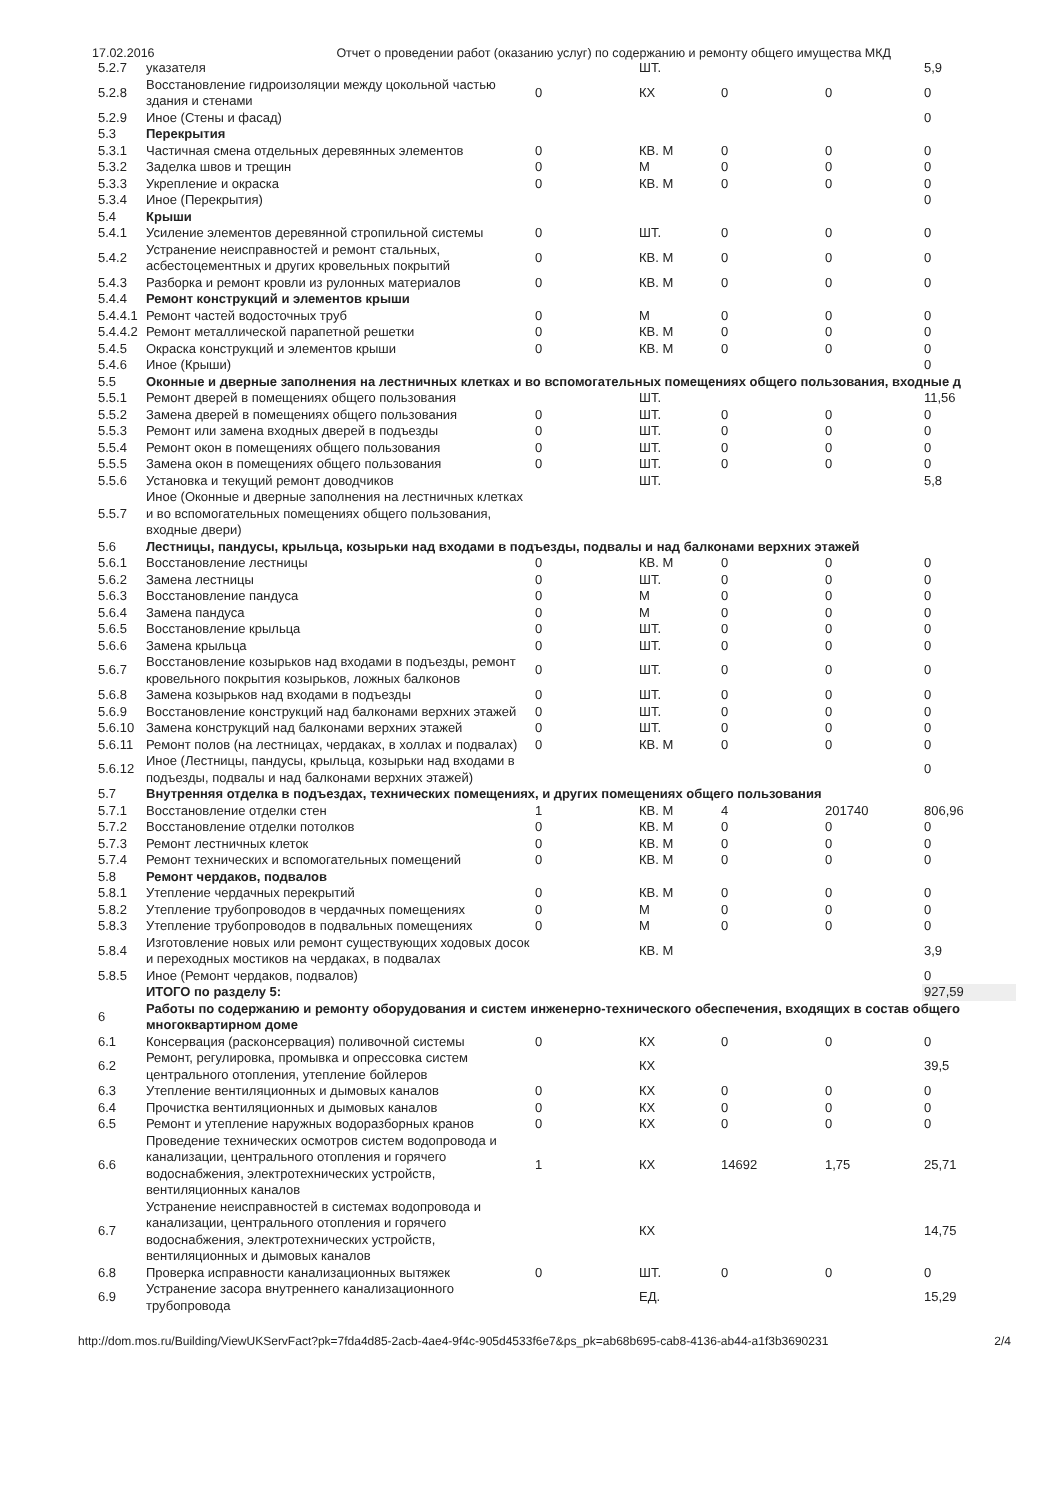17.02.2016 Отчет о проведении работ (оказанию услуг) по содержанию и ремонту общего имущества МКД
| 5.2.7 | указателя | | ШТ. | | | 5,9 |
| 5.2.8 | Восстановление гидроизоляции между цокольной частью здания и стенами | 0 | КХ | 0 | 0 | 0 |
| 5.2.9 | Иное (Стены и фасад) | | | | | 0 |
| 5.3 | Перекрытия | | | | | |
| 5.3.1 | Частичная смена отдельных деревянных элементов | 0 | КВ. М | 0 | 0 | 0 |
| 5.3.2 | Заделка швов и трещин | 0 | М | 0 | 0 | 0 |
| 5.3.3 | Укрепление и окраска | 0 | КВ. М | 0 | 0 | 0 |
| 5.3.4 | Иное (Перекрытия) | | | | | 0 |
| 5.4 | Крыши | | | | | |
| 5.4.1 | Усиление элементов деревянной стропильной системы | 0 | ШТ. | 0 | 0 | 0 |
| 5.4.2 | Устранение неисправностей и ремонт стальных, асбестоцементных и других кровельных покрытий | 0 | КВ. М | 0 | 0 | 0 |
| 5.4.3 | Разборка и ремонт кровли из рулонных материалов | 0 | КВ. М | 0 | 0 | 0 |
| 5.4.4 | Ремонт конструкций и элементов крыши | | | | | |
| 5.4.4.1 | Ремонт частей водосточных труб | 0 | М | 0 | 0 | 0 |
| 5.4.4.2 | Ремонт металлической парапетной решетки | 0 | КВ. М | 0 | 0 | 0 |
| 5.4.5 | Окраска конструкций и элементов крыши | 0 | КВ. М | 0 | 0 | 0 |
| 5.4.6 | Иное (Крыши) | | | | | 0 |
| 5.5 | Оконные и дверные заполнения на лестничных клетках и во вспомогательных помещениях общего пользования, входные д | | | | | |
| 5.5.1 | Ремонт дверей в помещениях общего пользования | | ШТ. | | | 11,56 |
| 5.5.2 | Замена дверей в помещениях общего пользования | 0 | ШТ. | 0 | 0 | 0 |
| 5.5.3 | Ремонт или замена входных дверей в подъезды | 0 | ШТ. | 0 | 0 | 0 |
| 5.5.4 | Ремонт окон в помещениях общего пользования | 0 | ШТ. | 0 | 0 | 0 |
| 5.5.5 | Замена окон в помещениях общего пользования | 0 | ШТ. | 0 | 0 | 0 |
| 5.5.6 | Установка и текущий ремонт доводчиков | | ШТ. | | | 5,8 |
| 5.5.7 | Иное (Оконные и дверные заполнения на лестничных клетках и во вспомогательных помещениях общего пользования, входные двери) | | | | | |
| 5.6 | Лестницы, пандусы, крыльца, козырьки над входами в подъезды, подвалы и над балконами верхних этажей | | | | | |
| 5.6.1 | Восстановление лестницы | 0 | КВ. М | 0 | 0 | 0 |
| 5.6.2 | Замена лестницы | 0 | ШТ. | 0 | 0 | 0 |
| 5.6.3 | Восстановление пандуса | 0 | М | 0 | 0 | 0 |
| 5.6.4 | Замена пандуса | 0 | М | 0 | 0 | 0 |
| 5.6.5 | Восстановление крыльца | 0 | ШТ. | 0 | 0 | 0 |
| 5.6.6 | Замена крыльца | 0 | ШТ. | 0 | 0 | 0 |
| 5.6.7 | Восстановление козырьков над входами в подъезды, ремонт кровельного покрытия козырьков, ложных балконов | 0 | ШТ. | 0 | 0 | 0 |
| 5.6.8 | Замена козырьков над входами в подъезды | 0 | ШТ. | 0 | 0 | 0 |
| 5.6.9 | Восстановление конструкций над балконами верхних этажей | 0 | ШТ. | 0 | 0 | 0 |
| 5.6.10 | Замена конструкций над балконами верхних этажей | 0 | ШТ. | 0 | 0 | 0 |
| 5.6.11 | Ремонт полов (на лестницах, чердаках, в холлах и подвалах) | 0 | КВ. М | 0 | 0 | 0 |
| 5.6.12 | Иное (Лестницы, пандусы, крыльца, козырьки над входами в подъезды, подвалы и над балконами верхних этажей) | | | | | 0 |
| 5.7 | Внутренняя отделка в подъездах, технических помещениях, и других помещениях общего пользования | | | | | |
| 5.7.1 | Восстановление отделки стен | 1 | КВ. М | 4 | 201740 | 806,96 |
| 5.7.2 | Восстановление отделки потолков | 0 | КВ. М | 0 | 0 | 0 |
| 5.7.3 | Ремонт лестничных клеток | 0 | КВ. М | 0 | 0 | 0 |
| 5.7.4 | Ремонт технических и вспомогательных помещений | 0 | КВ. М | 0 | 0 | 0 |
| 5.8 | Ремонт чердаков, подвалов | | | | | |
| 5.8.1 | Утепление чердачных перекрытий | 0 | КВ. М | 0 | 0 | 0 |
| 5.8.2 | Утепление трубопроводов в чердачных помещениях | 0 | М | 0 | 0 | 0 |
| 5.8.3 | Утепление трубопроводов в подвальных помещениях | 0 | М | 0 | 0 | 0 |
| 5.8.4 | Изготовление новых или ремонт существующих ходовых досок и переходных мостиков на чердаках, в подвалах | | КВ. М | | | 3,9 |
| 5.8.5 | Иное (Ремонт чердаков, подвалов) | | | | | 0 |
| | ИТОГО по разделу 5: | | | | | 927,59 |
| 6 | Работы по содержанию и ремонту оборудования и систем инженерно-технического обеспечения, входящих в состав общего многоквартирном доме | | | | | |
| 6.1 | Консервация (расконсервация) поливочной системы | 0 | КХ | 0 | 0 | 0 |
| 6.2 | Ремонт, регулировка, промывка и опрессовка систем центрального отопления, утепление бойлеров | | КХ | | | 39,5 |
| 6.3 | Утепление вентиляционных и дымовых каналов | 0 | КХ | 0 | 0 | 0 |
| 6.4 | Прочистка вентиляционных и дымовых каналов | 0 | КХ | 0 | 0 | 0 |
| 6.5 | Ремонт и утепление наружных водоразборных кранов | 0 | КХ | 0 | 0 | 0 |
| 6.6 | Проведение технических осмотров систем водопровода и канализации, центрального отопления и горячего водоснабжения, электротехнических устройств, вентиляционных каналов | 1 | КХ | 14692 | 1,75 | 25,71 |
| 6.7 | Устранение неисправностей в системах водопровода и канализации, центрального отопления и горячего водоснабжения, электротехнических устройств, вентиляционных и дымовых каналов | | КХ | | | 14,75 |
| 6.8 | Проверка исправности канализационных вытяжек | 0 | ШТ. | 0 | 0 | 0 |
| 6.9 | Устранение засора внутреннего канализационного трубопровода | | ЕД. | | | 15,29 |
http://dom.mos.ru/Building/ViewUKServFact?pk=7fda4d85-2acb-4ae4-9f4c-905d4533f6e7&ps_pk=ab68b695-cab8-4136-ab44-a1f3b3690231 2/4